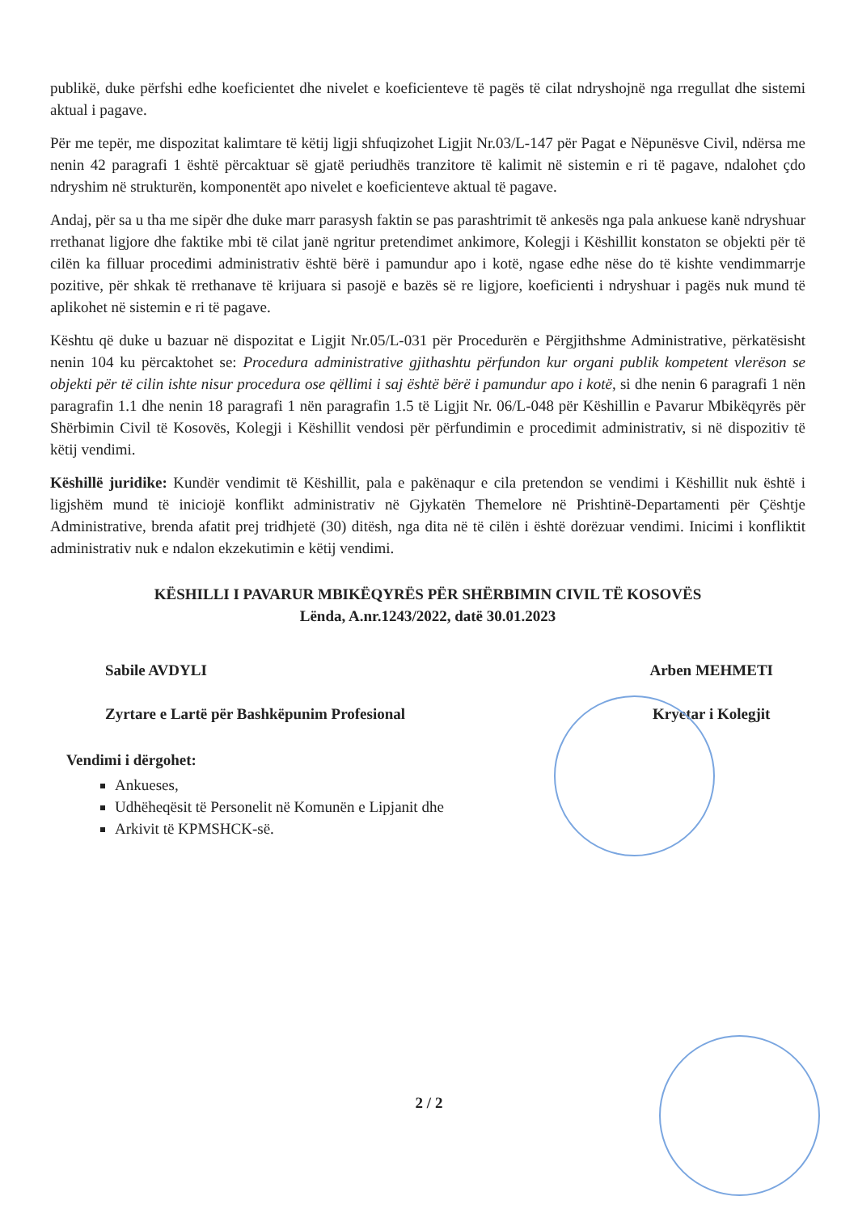publikë, duke përfshi edhe koeficientet dhe nivelet e koeficienteve të pagës të cilat ndryshojnë nga rregullat dhe sistemi aktual i pagave.
Për me tepër, me dispozitat kalimtare të këtij ligji shfuqizohet Ligjit Nr.03/L-147 për Pagat e Nëpunësve Civil, ndërsa me nenin 42 paragrafi 1 është përcaktuar së gjatë periudhës tranzitore të kalimit në sistemin e ri të pagave, ndalohet çdo ndryshim në strukturën, komponentët apo nivelet e koeficienteve aktual të pagave.
Andaj, për sa u tha me sipër dhe duke marr parasysh faktin se pas parashtrimit të ankesës nga pala ankuese kanë ndryshuar rrethanat ligjore dhe faktike mbi të cilat janë ngritur pretendimet ankimore, Kolegji i Këshillit konstaton se objekti për të cilën ka filluar procedimi administrativ është bërë i pamundur apo i kotë, ngase edhe nëse do të kishte vendimmarrje pozitive, për shkak të rrethanave të krijuara si pasojë e bazës së re ligjore, koeficienti i ndryshuar i pagës nuk mund të aplikohet në sistemin e ri të pagave.
Kështu që duke u bazuar në dispozitat e Ligjit Nr.05/L-031 për Procedurën e Përgjithshme Administrative, përkatësisht nenin 104 ku përcaktohet se: Procedura administrative gjithashtu përfundon kur organi publik kompetent vlerëson se objekti për të cilin ishte nisur procedura ose qëllimi i saj është bërë i pamundur apo i kotë, si dhe nenin 6 paragrafi 1 nën paragrafin 1.1 dhe nenin 18 paragrafi 1 nën paragrafin 1.5 të Ligjit Nr. 06/L-048 për Këshillin e Pavarur Mbikëqyrës për Shërbimin Civil të Kosovës, Kolegji i Këshillit vendosi për përfundimin e procedimit administrativ, si në dispozitiv të këtij vendimi.
Këshillë juridike: Kundër vendimit të Këshillit, pala e pakënaqur e cila pretendon se vendimi i Këshillit nuk është i ligjshëm mund të iniciojë konflikt administrativ në Gjykatën Themelore në Prishtinë-Departamenti për Çështje Administrative, brenda afatit prej tridhjetë (30) ditësh, nga dita në të cilën i është dorëzuar vendimi. Inicimi i konfliktit administrativ nuk e ndalon ekzekutimin e këtij vendimi.
KËSHILLI I PAVARUR MBIKËQYRËS PËR SHËRBIMIN CIVIL TË KOSOVËS
Lënda, A.nr.1243/2022, datë 30.01.2023
Sabile AVDYLI
Zyrtare e Lartë për Bashkëpunim Profesional
Arben MEHMETI
Kryetar i Kolegjit
Vendimi i dërgohet:
Ankueses,
Udhëheqësit të Personelit në Komunën e Lipjanit dhe
Arkivit të KPMSHCK-së.
2 / 2